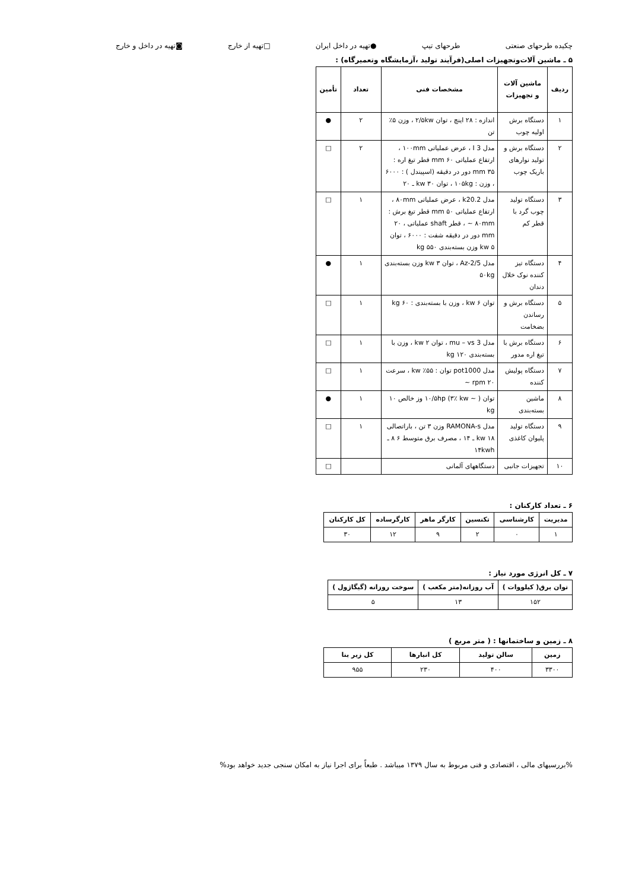چکیده طرحهای صنعتی طرحهای تیپ ●تهیه در داخل ایران □تهیه از خارج ◙تهیه در داخل و خارج
۵ ـ ماشین آلات‌وتجهیزات اصلی(فرآیند تولید ،آزمایشگاه وتعمیرگاه) :
| ردیف | ماشین آلات و تجهیزات | مشخصات فنی | تعداد | تأمین |
| --- | --- | --- | --- | --- |
| ۱ | دستگاه برش اولیه چوب | اندازه : ۲۸ اینچ ، توان ۲/۵kw ، وزن ۵٪ تن | ۲ | ● |
| ۲ | دستگاه برش و تولید نوارهای باریک چوب | مدل I 3 ، عرض عملیاتی ۱۰۰mm ، ارتفاع عملیاتی ۶۰ mm قطر تیغ اره : ۳۵ mm دور در دقیقه (اسپیندل ) : ۶۰۰۰ ، وزن : ۱۰۵kg ، توان ۳۰ kw ـ ۲۰ | ۲ | □ |
| ۳ | دستگاه تولید چوب گرد با قطر کم | مدل k20.2 ، عرض عملیاتی ۸۰mm ، ارتفاع عملیاتی ۵۰ mm قطر تیغ برش : ۸۰mm ~ ، قطر shaft عملیاتی ، ۲۰ mm دور در دقیقه شفت : ۶۰۰۰ ، توان ۵ kw وزن بسته‌بندی kg ۵۵۰ | ۱ | □ |
| ۴ | دستگاه تیز کننده نوک خلال دندان | مدل Az-2/5 ، توان ۳ kw وزن بسته‌بندی ۵۰kg | ۱ | ● |
| ۵ | دستگاه برش و رساندن بضخامت | توان ۶ kw ، وزن با بسته‌بندی : kg ۶۰ | ۱ | □ |
| ۶ | دستگاه برش با تیغ اره مدور | مدل mu – vs 3 ، توان ۲ kw ، وزن با بسته‌بندی ۱۲۰ kg | ۱ | □ |
| ۷ | دستگاه پولیش کننده | مدل pot1000 توان : ۵۵٪ kw ، سرعت ۲۰ rpm ~ | ۱ | □ |
| ۸ | ماشین بسته‌بندی | توان ۱۰/۵hp (۳٪ kw ~ ) وز خالص ۱۰ kg | ۱ | ● |
| ۹ | دستگاه تولید پلیوان کاغذی | مدل RAMONA-s وزن ۳ تن ، باراتصالی ۱۸ kw ـ ۱۴ ، مصرف برق متوسط ۶ ۸ ـ ۱۴kwh | ۱ | □ |
| ۱۰ | تجهیزات جانبی | دستگاههای آلمانی | | □ |
۶ ـ تعداد کارکنان :
| مدیریت | کارشناسی | تکنسین | کارگر ماهر | کارگرساده | کل کارکنان |
| --- | --- | --- | --- | --- | --- |
| ۱ | ۰ | ۲ | ۹ | ۱۲ | ۳۰ |
۷ ـ کل انرژی مورد نیاز :
| توان برق( کیلووات ) | آب روزانه(متر مکعب ) | سوخت روزانه (گیگاژول ) |
| --- | --- | --- |
| ۱۵۲ | ۱۳ | ۵ |
۸ ـ زمین و ساختمانها : ( متر مربع )
| زمین | سالن تولید | کل انبارها | کل زیر بنا |
| --- | --- | --- | --- |
| ۳۳۰۰ | ۴۰۰ | ۲۳۰ | ۹۵۵ |
%بررسیهای مالی ، اقتصادی و فنی مربوط به سال ۱۳۷۹ میباشد . طبعاً برای اجرا نیاز به امکان سنجی جدید خواهد بود%